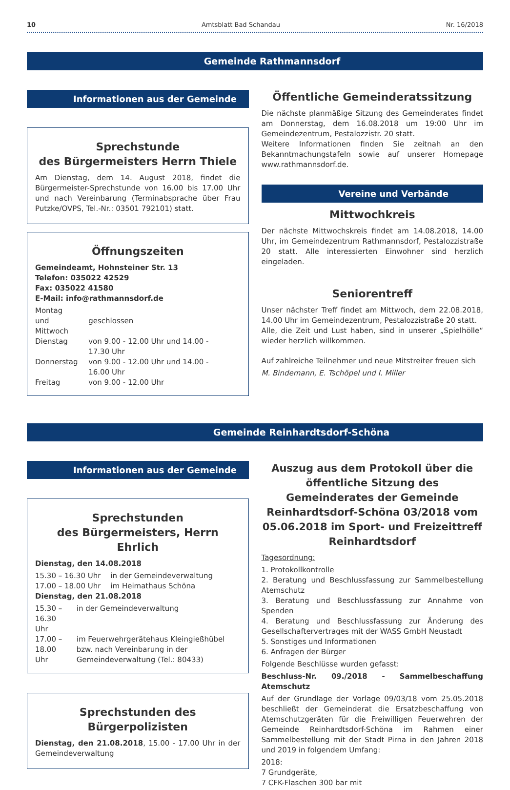10 Amtsblatt Bad Schandau Nr. 16/2018
Gemeinde Rathmannsdorf
Informationen aus der Gemeinde
Sprechstunde
des Bürgermeisters Herrn Thiele
Am Dienstag, dem 14. August 2018, findet die Bürgermeister-Sprechstunde von 16.00 bis 17.00 Uhr und nach Vereinbarung (Terminabsprache über Frau Putzke/OVPS, Tel.-Nr.: 03501 792101) statt.
Öffnungszeiten
Gemeindeamt, Hohnsteiner Str. 13
Telefon: 035022 42529
Fax: 035022 41580
E-Mail: info@rathmannsdorf.de
| Montag und Mittwoch | geschlossen |
| Dienstag | von 9.00 - 12.00 Uhr und 14.00 - 17.30 Uhr |
| Donnerstag | von 9.00 - 12.00 Uhr und 14.00 - 16.00 Uhr |
| Freitag | von 9.00 - 12.00 Uhr |
Öffentliche Gemeinderatssitzung
Die nächste planmäßige Sitzung des Gemeinderates findet am Donnerstag, dem 16.08.2018 um 19:00 Uhr im Gemeindezentrum, Pestalozzistr. 20 statt.
Weitere Informationen finden Sie zeitnah an den Bekanntmachungstafeln sowie auf unserer Homepage www.rathmannsdorf.de.
Vereine und Verbände
Mittwochkreis
Der nächste Mittwochskreis findet am 14.08.2018, 14.00 Uhr, im Gemeindezentrum Rathmannsdorf, Pestalozzistraße 20 statt. Alle interessierten Einwohner sind herzlich eingeladen.
Seniorentreff
Unser nächster Treff findet am Mittwoch, dem 22.08.2018, 14.00 Uhr im Gemeindezentrum, Pestalozzistraße 20 statt.
Alle, die Zeit und Lust haben, sind in unserer „Spielhölle“ wieder herzlich willkommen.
Auf zahlreiche Teilnehmer und neue Mitstreiter freuen sich
M. Bindemann, E. Tschöpel und I. Miller
Gemeinde Reinhardtsdorf-Schöna
Informationen aus der Gemeinde
Sprechstunden
des Bürgermeisters, Herrn Ehrlich
Dienstag, den 14.08.2018
| 15.30 – 16.30 Uhr | in der Gemeindeverwaltung |
| 17.00 – 18.00 Uhr | im Heimathaus Schöna |
Dienstag, den 21.08.2018
| 15.30 – 16.30 Uhr | in der Gemeindeverwaltung |
| 17.00 – 18.00 Uhr | im Feuerwehrgerätehaus Kleingießhübel bzw. nach Vereinbarung in der Gemeindeverwaltung (Tel.: 80433) |
Sprechstunden des Bürgerpolizisten
Dienstag, den 21.08.2018, 15.00 - 17.00 Uhr in der Gemeindeverwaltung
Auszug aus dem Protokoll über die öffentliche Sitzung des Gemeinderates der Gemeinde Reinhardtsdorf-Schöna 03/2018 vom 05.06.2018 im Sport- und Freizeittreff Reinhardtsdorf
Tagesordnung:
1. Protokollkontrolle
2. Beratung und Beschlussfassung zur Sammelbestellung Atemschutz
3. Beratung und Beschlussfassung zur Annahme von Spenden
4. Beratung und Beschlussfassung zur Änderung des Gesellschaftervertrages mit der WASS GmbH Neustadt
5. Sonstiges und Informationen
6. Anfragen der Bürger
Folgende Beschlüsse wurden gefasst:
Beschluss-Nr. 09./2018 - Sammelbeschaffung Atemschutz
Auf der Grundlage der Vorlage 09/03/18 vom 25.05.2018 beschließt der Gemeinderat die Ersatzbeschaffung von Atemschutzgeräten für die Freiwilligen Feuerwehren der Gemeinde Reinhardtsdorf-Schöna im Rahmen einer Sammelbestellung mit der Stadt Pirna in den Jahren 2018 und 2019 in folgendem Umfang:
2018:
7 Grundgeräte,
7 CFK-Flaschen 300 bar mit